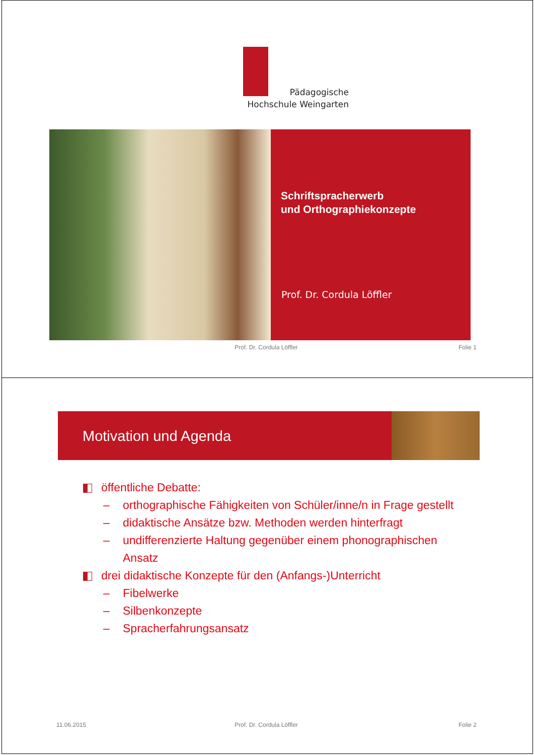Pädagogische
Hochschule Weingarten
Schriftspracherwerb
und Orthographiekonzepte
Prof. Dr. Cordula Löffler
Prof. Dr. Cordula Löffler Folie 1
Motivation und Agenda
öffentliche Debatte:
– orthographische Fähigkeiten von Schüler/inne/n in Frage gestellt
– didaktische Ansätze bzw. Methoden werden hinterfragt
– undifferenzierte Haltung gegenüber einem phonographischen Ansatz
drei didaktische Konzepte für den (Anfangs-)Unterricht
– Fibelwerke
– Silbenkonzepte
– Spracherfahrungsansatz
11.06.2015 Prof. Dr. Cordula Löffler Folie 2